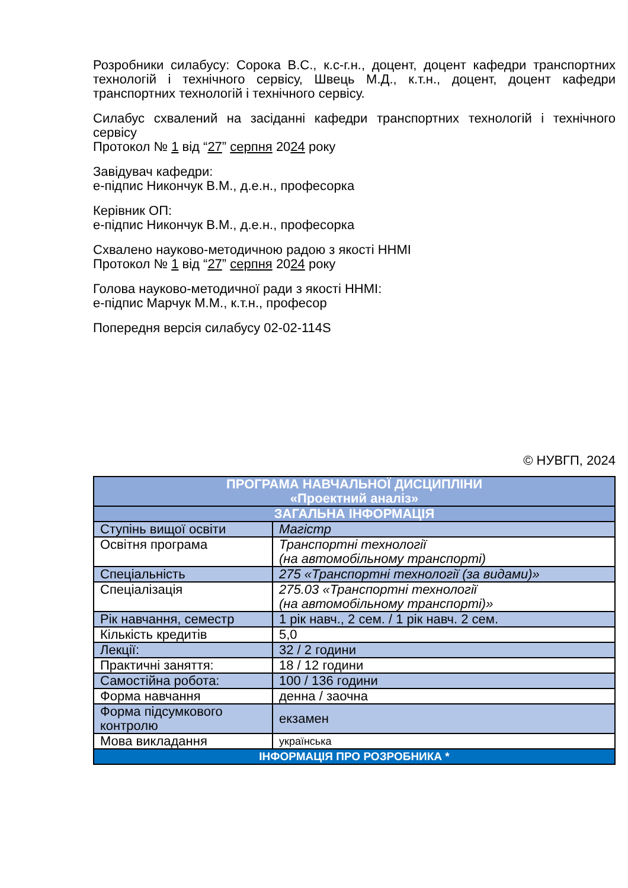Розробники силабусу: Сорока В.С., к.с-г.н., доцент, доцент кафедри транспортних технологій і технічного сервісу, Швець М.Д., к.т.н., доцент, доцент кафедри транспортних технологій і технічного сервісу.
Силабус схвалений на засіданні кафедри транспортних технологій і технічного сервісу
Протокол № 1 від “27” серпня 2024 року
Завідувач кафедри:
е-підпис Никончук В.М., д.е.н., професорка
Керівник ОП:
е-підпис Никончук В.М., д.е.н., професорка
Схвалено науково-методичною радою з якості ННМІ
Протокол № 1 від “27” серпня 2024 року
Голова науково-методичної ради з якості ННМІ:
е-підпис Марчук М.М., к.т.н., професор
Попередня версія силабусу 02-02-114S
© НУВГП, 2024
| ПРОГРАМА НАВЧАЛЬНОЇ ДИСЦИПЛІНИ «Проектний аналіз» | |
| ЗАГАЛЬНА ІНФОРМАЦІЯ | |
| Ступінь вищої освіти | Магістр |
| Освітня програма | Транспортні технології (на автомобільному транспорті) |
| Спеціальність | 275 «Транспортні технології (за видами)» |
| Спеціалізація | 275.03 «Транспортні технології (на автомобільному транспорті)» |
| Рік навчання, семестр | 1 рік навч., 2 сем. / 1 рік навч. 2 сем. |
| Кількість кредитів | 5,0 |
| Лекції: | 32 / 2 години |
| Практичні заняття: | 18 / 12 години |
| Самостійна робота: | 100 / 136 години |
| Форма навчання | денна / заочна |
| Форма підсумкового контролю | екзамен |
| Мова викладання | українська |
| ІНФОРМАЦІЯ ПРО РОЗРОБНИКА * | |